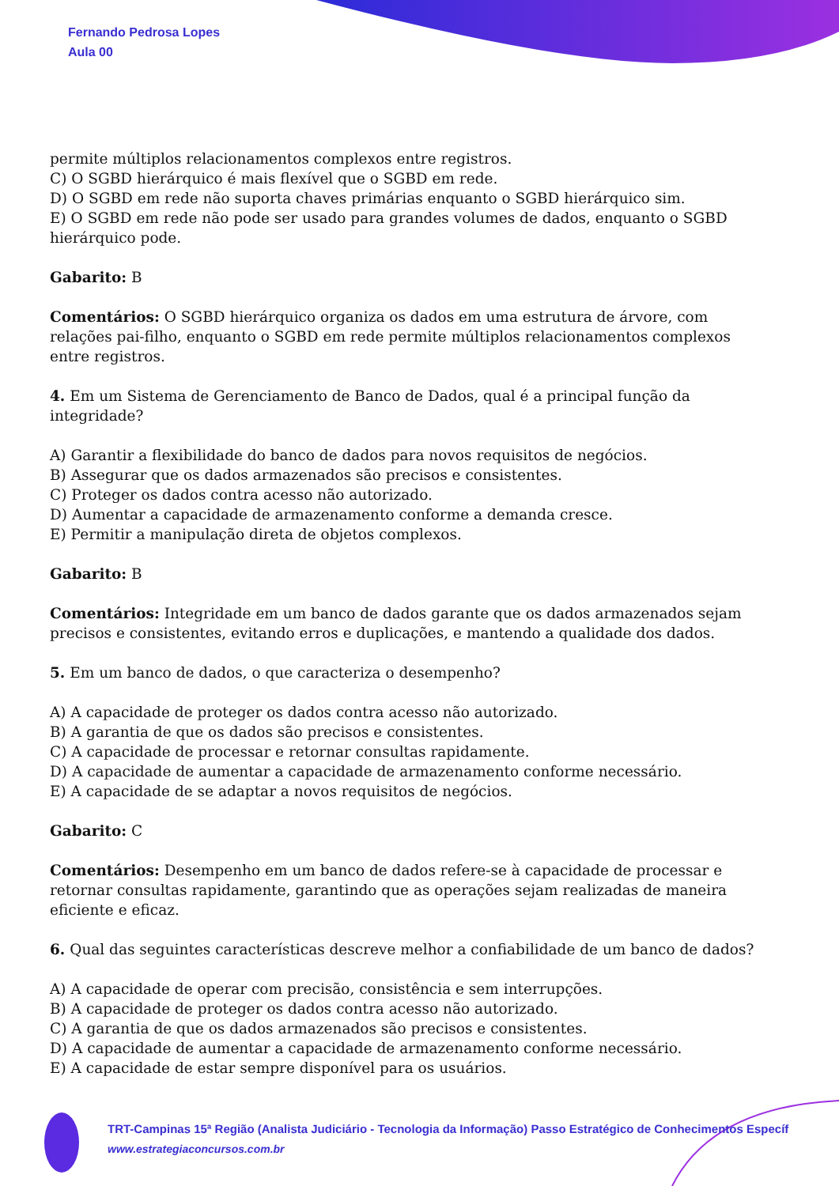Fernando Pedrosa Lopes
Aula 00
permite múltiplos relacionamentos complexos entre registros.
C) O SGBD hierárquico é mais flexível que o SGBD em rede.
D) O SGBD em rede não suporta chaves primárias enquanto o SGBD hierárquico sim.
E) O SGBD em rede não pode ser usado para grandes volumes de dados, enquanto o SGBD hierárquico pode.
Gabarito: B
Comentários: O SGBD hierárquico organiza os dados em uma estrutura de árvore, com relações pai-filho, enquanto o SGBD em rede permite múltiplos relacionamentos complexos entre registros.
4. Em um Sistema de Gerenciamento de Banco de Dados, qual é a principal função da integridade?
A) Garantir a flexibilidade do banco de dados para novos requisitos de negócios.
B) Assegurar que os dados armazenados são precisos e consistentes.
C) Proteger os dados contra acesso não autorizado.
D) Aumentar a capacidade de armazenamento conforme a demanda cresce.
E) Permitir a manipulação direta de objetos complexos.
Gabarito: B
Comentários: Integridade em um banco de dados garante que os dados armazenados sejam precisos e consistentes, evitando erros e duplicações, e mantendo a qualidade dos dados.
5. Em um banco de dados, o que caracteriza o desempenho?
A) A capacidade de proteger os dados contra acesso não autorizado.
B) A garantia de que os dados são precisos e consistentes.
C) A capacidade de processar e retornar consultas rapidamente.
D) A capacidade de aumentar a capacidade de armazenamento conforme necessário.
E) A capacidade de se adaptar a novos requisitos de negócios.
Gabarito: C
Comentários: Desempenho em um banco de dados refere-se à capacidade de processar e retornar consultas rapidamente, garantindo que as operações sejam realizadas de maneira eficiente e eficaz.
6. Qual das seguintes características descreve melhor a confiabilidade de um banco de dados?
A) A capacidade de operar com precisão, consistência e sem interrupções.
B) A capacidade de proteger os dados contra acesso não autorizado.
C) A garantia de que os dados armazenados são precisos e consistentes.
D) A capacidade de aumentar a capacidade de armazenamento conforme necessário.
E) A capacidade de estar sempre disponível para os usuários.
TRT-Campinas 15ª Região (Analista Judiciário - Tecnologia da Informação) Passo Estratégico de Conhecimentos Específ
www.estrategiaconcursos.com.br